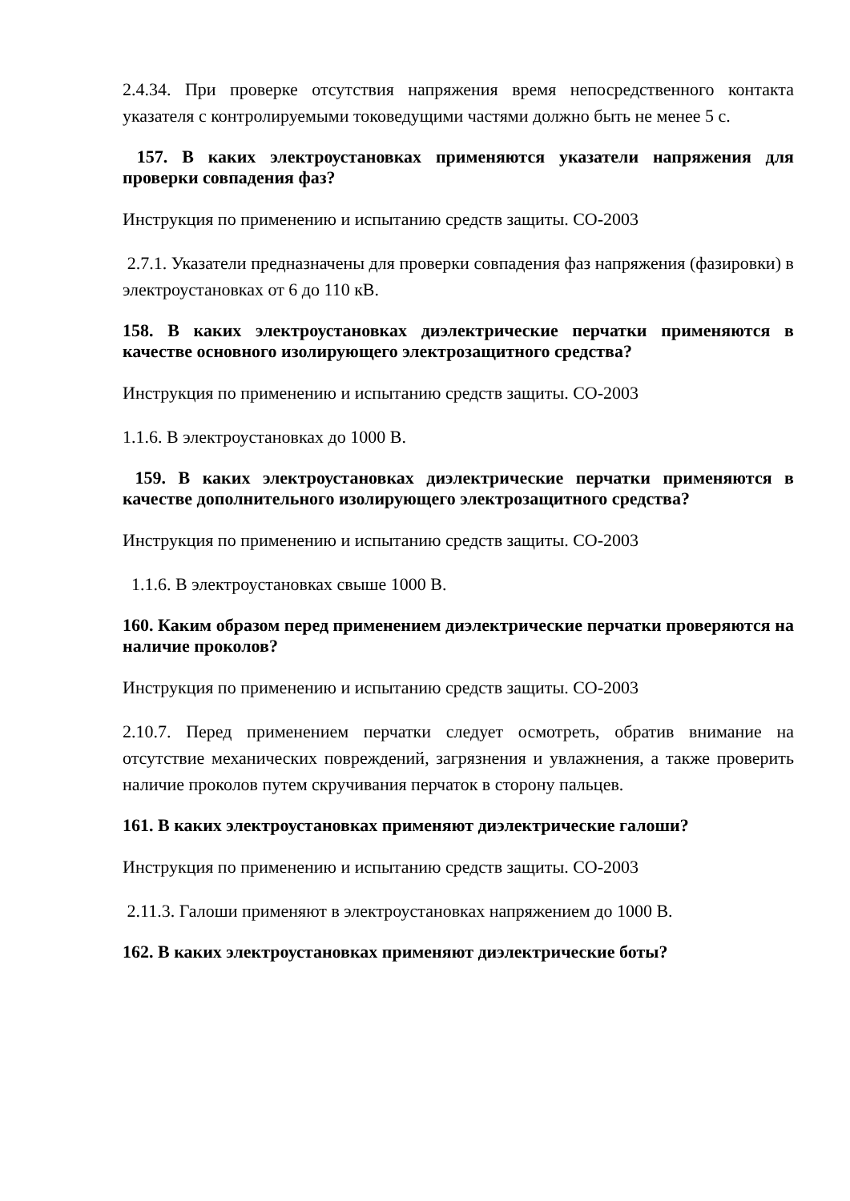2.4.34. При проверке отсутствия напряжения время непосредственного контакта указателя с контролируемыми токоведущими частями должно быть не менее 5 с.
157. В каких электроустановках применяются указатели напряжения для проверки совпадения фаз?
Инструкция по применению и испытанию средств защиты. СО-2003
2.7.1. Указатели предназначены для проверки совпадения фаз напряжения (фазировки) в электроустановках от 6 до 110 кВ.
158. В каких электроустановках диэлектрические перчатки применяются в качестве основного изолирующего электрозащитного средства?
Инструкция по применению и испытанию средств защиты. СО-2003
1.1.6. В электроустановках до 1000 В.
159. В каких электроустановках диэлектрические перчатки применяются в качестве дополнительного изолирующего электрозащитного средства?
Инструкция по применению и испытанию средств защиты. СО-2003
1.1.6. В электроустановках свыше 1000 В.
160. Каким образом перед применением диэлектрические перчатки проверяются на наличие проколов?
Инструкция по применению и испытанию средств защиты. СО-2003
2.10.7. Перед применением перчатки следует осмотреть, обратив внимание на отсутствие механических повреждений, загрязнения и увлажнения, а также проверить наличие проколов путем скручивания перчаток в сторону пальцев.
161. В каких электроустановках применяют диэлектрические галоши?
Инструкция по применению и испытанию средств защиты. СО-2003
2.11.3. Галоши применяют в электроустановках напряжением до 1000 В.
162. В каких электроустановках применяют диэлектрические боты?